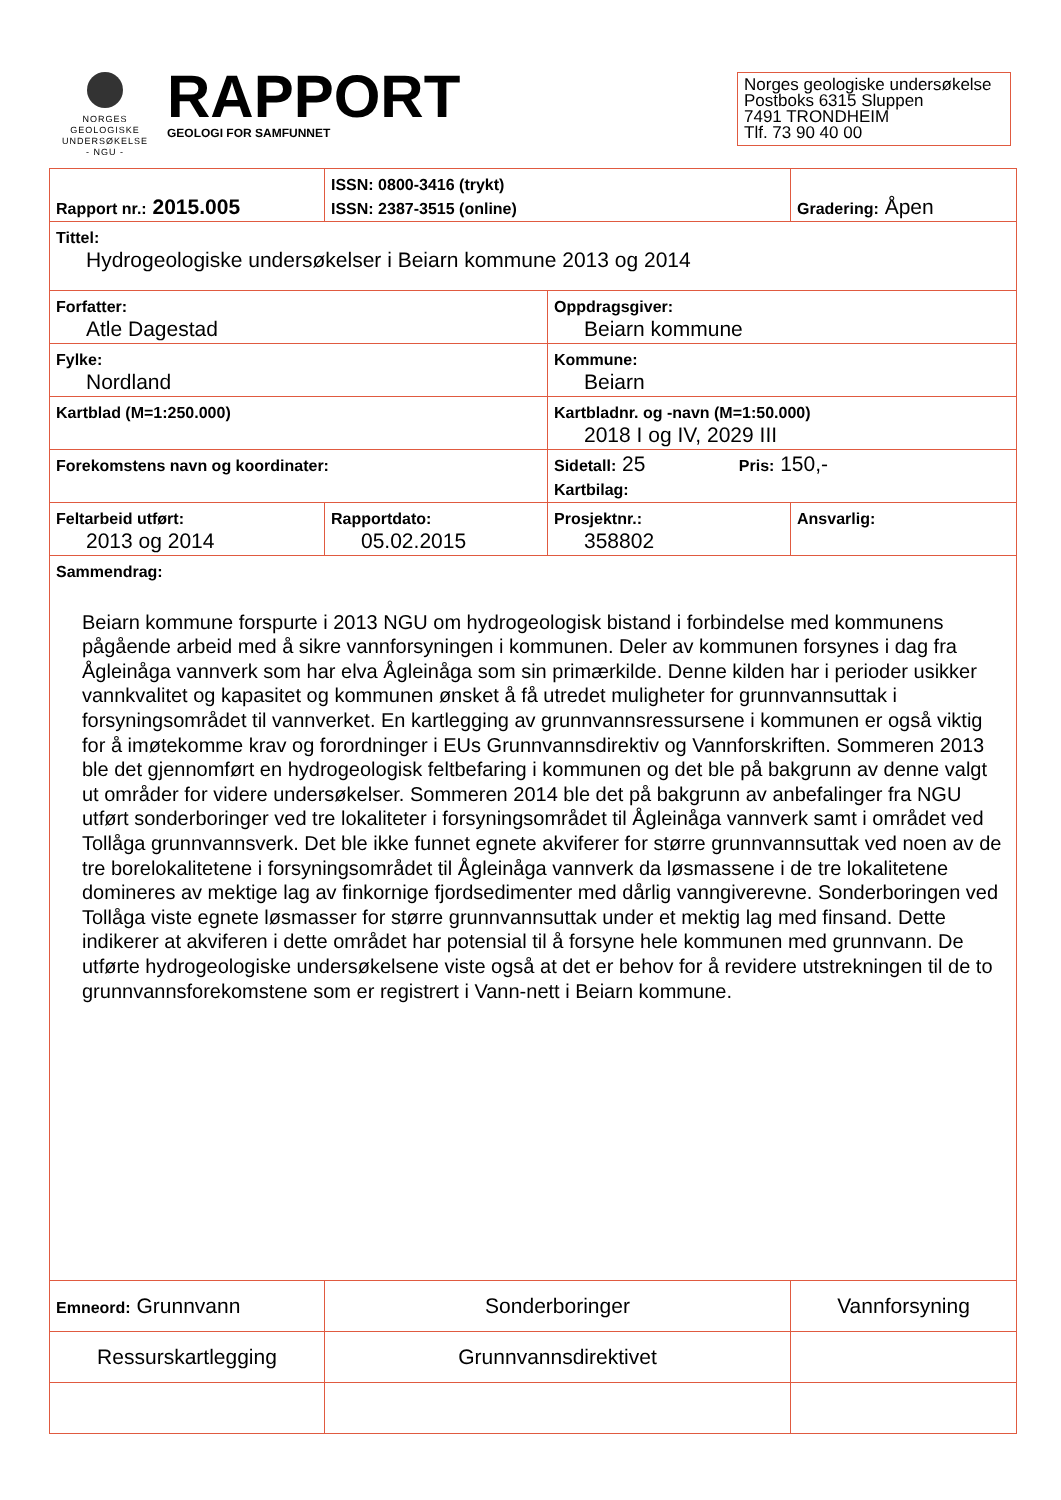NORGES
GEOLOGISKE
UNDERSØKELSE
- NGU -
RAPPORT
GEOLOGI FOR SAMFUNNET
Norges geologiske undersøkelse
Postboks 6315 Sluppen
7491 TRONDHEIM
Tlf. 73 90 40 00
| Rapport nr.: 2015.005 | ISSN: 0800-3416 (trykt) ISSN: 2387-3515 (online) | | Gradering: Åpen |
| Tittel: Hydrogeologiske undersøkelser i Beiarn kommune 2013 og 2014 | | | |
| Forfatter: Atle Dagestad | | Oppdragsgiver: Beiarn kommune | |
| Fylke: Nordland | | Kommune: Beiarn | |
| Kartblad (M=1:250.000) | | Kartbladnr. og -navn (M=1:50.000) 2018 I og IV, 2029 III | |
| Forekomstens navn og koordinater: | | Sidetall: 25 Pris: 150,- Kartbilag: | |
| Feltarbeid utført: 2013 og 2014 | Rapportdato: 05.02.2015 | Prosjektnr.: 358802 | Ansvarlig: |
| Sammendrag: Beiarn kommune forspurte i 2013 NGU om hydrogeologisk bistand i forbindelse med kommunens pågående arbeid med å sikre vannforsyningen i kommunen. Deler av kommunen forsynes i dag fra Ågleinåga vannverk som har elva Ågleinåga som sin primærkilde. Denne kilden har i perioder usikker vannkvalitet og kapasitet og kommunen ønsket å få utredet muligheter for grunnvannsuttak i forsyningsområdet til vannverket. En kartlegging av grunnvannsressursene i kommunen er også viktig for å imøtekomme krav og forordninger i EUs Grunnvannsdirektiv og Vannforskriften. Sommeren 2013 ble det gjennomført en hydrogeologisk feltbefaring i kommunen og det ble på bakgrunn av denne valgt ut områder for videre undersøkelser. Sommeren 2014 ble det på bakgrunn av anbefalinger fra NGU utført sonderboringer ved tre lokaliteter i forsyningsområdet til Ågleinåga vannverk samt i området ved Tollåga grunnvannsverk. Det ble ikke funnet egnete akviferer for større grunnvannsuttak ved noen av de tre borelokalitetene i forsyningsområdet til Ågleinåga vannverk da løsmassene i de tre lokalitetene domineres av mektige lag av finkornige fjordsedimenter med dårlig vanngiverevne. Sonderboringen ved Tollåga viste egnete løsmasser for større grunnvannsuttak under et mektig lag med finsand. Dette indikerer at akviferen i dette området har potensial til å forsyne hele kommunen med grunnvann. De utførte hydrogeologiske undersøkelsene viste også at det er behov for å revidere utstrekningen til de to grunnvannsforekomstene som er registrert i Vann-nett i Beiarn kommune. | | | |
| Emneord: Grunnvann | Sonderboringer | | Vannforsyning |
| Ressurskartlegging | Grunnvannsdirektivet | | |